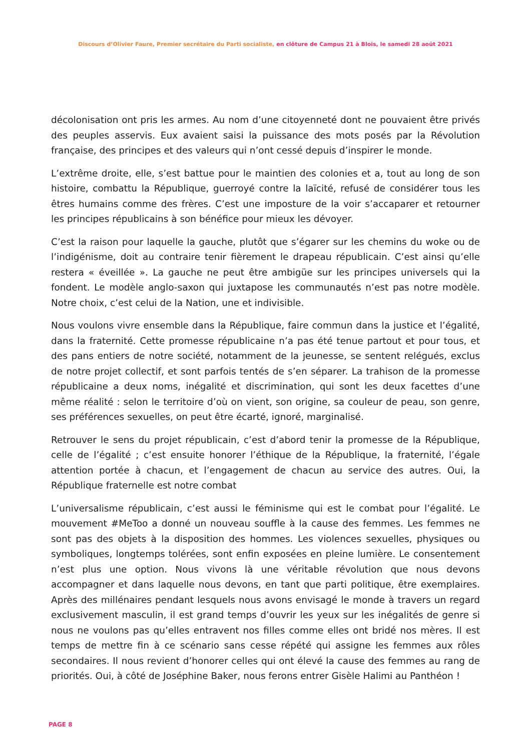Discours d’Olivier Faure, Premier secrétaire du Parti socialiste, en clôture de Campus 21 à Blois, le samedi 28 août 2021
décolonisation ont pris les armes. Au nom d’une citoyenneté dont ne pouvaient être privés des peuples asservis. Eux avaient saisi la puissance des mots posés par la Révolution française, des principes et des valeurs qui n’ont cessé depuis d’inspirer le monde.
L’extrême droite, elle, s’est battue pour le maintien des colonies et a, tout au long de son histoire, combattu la République, guerroyé contre la laïcité, refusé de considérer tous les êtres humains comme des frères. C’est une imposture de la voir s’accaparer et retourner les principes républicains à son bénéfice pour mieux les dévoyer.
C’est la raison pour laquelle la gauche, plutôt que s’égarer sur les chemins du woke ou de l’indigénisme, doit au contraire tenir fièrement le drapeau républicain. C’est ainsi qu’elle restera « éveillée ». La gauche ne peut être ambigüe sur les principes universels qui la fondent. Le modèle anglo-saxon qui juxtapose les communautés n’est pas notre modèle. Notre choix, c’est celui de la Nation, une et indivisible.
Nous voulons vivre ensemble dans la République, faire commun dans la justice et l’égalité, dans la fraternité. Cette promesse républicaine n’a pas été tenue partout et pour tous, et des pans entiers de notre société, notamment de la jeunesse, se sentent relégués, exclus de notre projet collectif, et sont parfois tentés de s’en séparer. La trahison de la promesse républicaine a deux noms, inégalité et discrimination, qui sont les deux facettes d’une même réalité : selon le territoire d’où on vient, son origine, sa couleur de peau, son genre, ses préférences sexuelles, on peut être écarté, ignoré, marginalisé.
Retrouver le sens du projet républicain, c’est d’abord tenir la promesse de la République, celle de l’égalité ; c’est ensuite honorer l’éthique de la République, la fraternité, l’égale attention portée à chacun, et l’engagement de chacun au service des autres. Oui, la République fraternelle est notre combat
L’universalisme républicain, c’est aussi le féminisme qui est le combat pour l’égalité. Le mouvement #MeToo a donné un nouveau souffle à la cause des femmes. Les femmes ne sont pas des objets à la disposition des hommes. Les violences sexuelles, physiques ou symboliques, longtemps tolérées, sont enfin exposées en pleine lumière. Le consentement n’est plus une option. Nous vivons là une véritable révolution que nous devons accompagner et dans laquelle nous devons, en tant que parti politique, être exemplaires. Après des millénaires pendant lesquels nous avons envisagé le monde à travers un regard exclusivement masculin, il est grand temps d’ouvrir les yeux sur les inégalités de genre si nous ne voulons pas qu’elles entravent nos filles comme elles ont bridé nos mères. Il est temps de mettre fin à ce scénario sans cesse répété qui assigne les femmes aux rôles secondaires. Il nous revient d’honorer celles qui ont élevé la cause des femmes au rang de priorités. Oui, à côté de Joséphine Baker, nous ferons entrer Gisèle Halimi au Panthéon !
PAGE 8